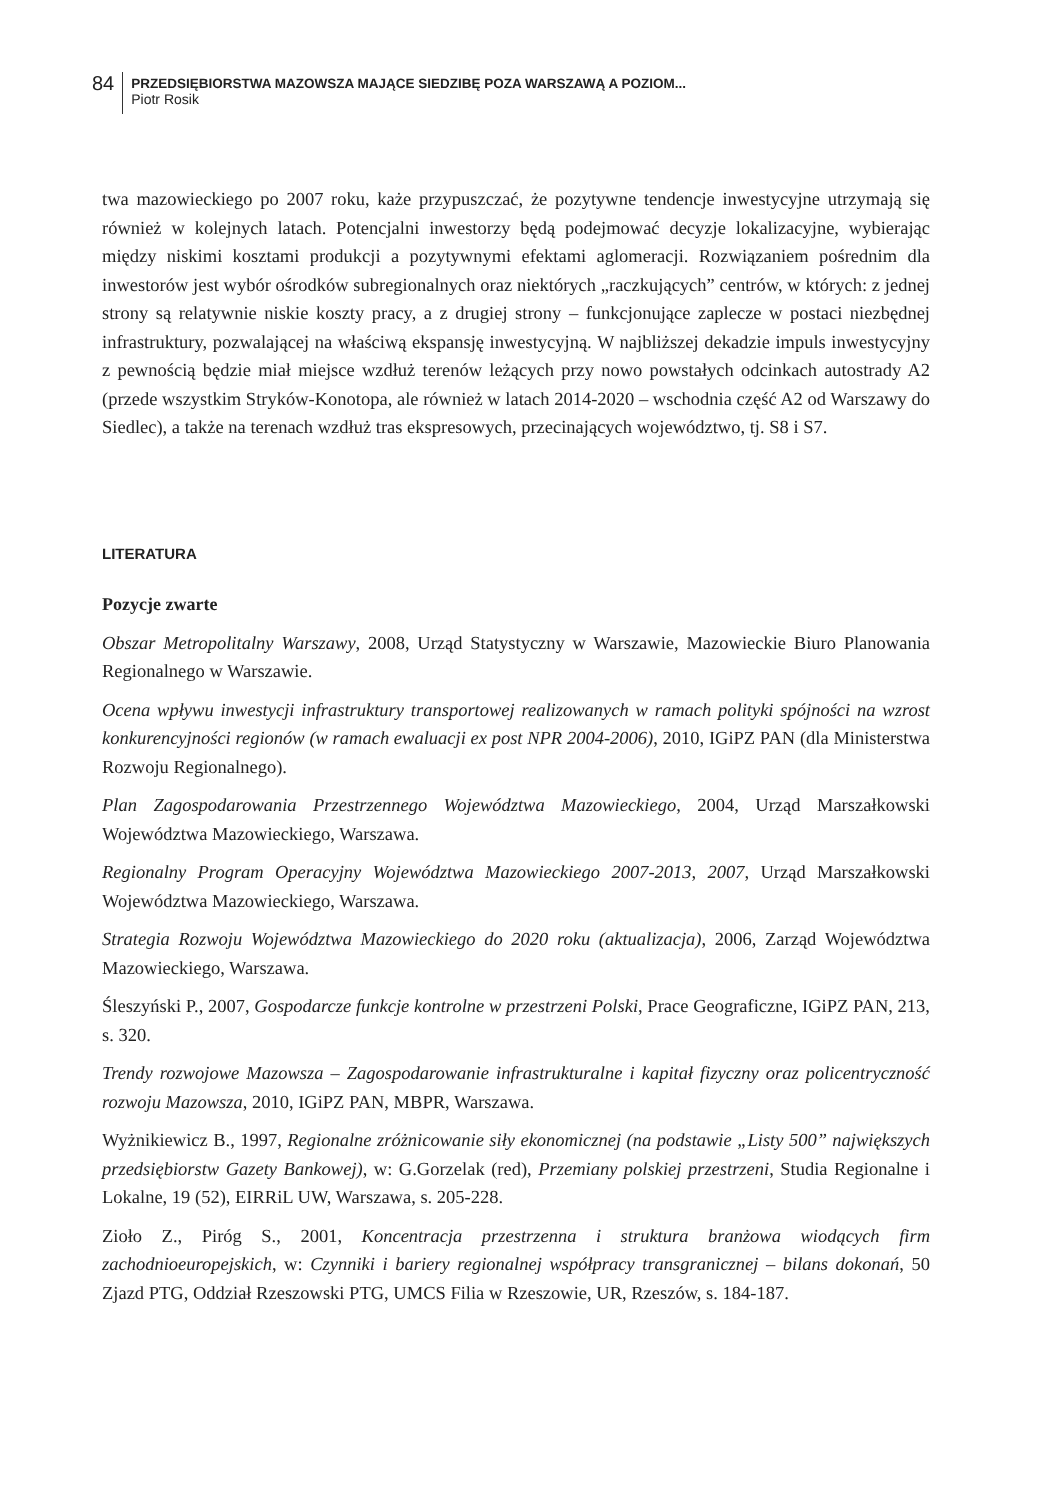84
PRZEDSIĘBIORSTWA MAZOWSZA MAJĄCE SIEDZIBĘ POZA WARSZAWĄ A POZIOM...
Piotr Rosik
twa mazowieckiego po 2007 roku, każe przypuszczać, że pozytywne tendencje inwestycyjne utrzymają się również w kolejnych latach. Potencjalni inwestorzy będą podejmować decyzje lokalizacyjne, wybierając między niskimi kosztami produkcji a pozytywnymi efektami aglomeracji. Rozwiązaniem pośrednim dla inwestorów jest wybór ośrodków subregionalnych oraz niektórych „raczkujących” centrów, w których: z jednej strony są relatywnie niskie koszty pracy, a z drugiej strony – funkcjonujące zaplecze w postaci niezbędnej infrastruktury, pozwalającej na właściwą ekspansję inwestycyjną. W najbliższej dekadzie impuls inwestycyjny z pewnością będzie miał miejsce wzdłuż terenów leżących przy nowo powstałych odcinkach autostrady A2 (przede wszystkim Stryków-Konotopa, ale również w latach 2014-2020 – wschodnia część A2 od Warszawy do Siedlec), a także na terenach wzdłuż tras ekspresowych, przecinających województwo, tj. S8 i S7.
LITERATURA
Pozycje zwarte
Obszar Metropolitalny Warszawy, 2008, Urząd Statystyczny w Warszawie, Mazowieckie Biuro Planowania Regionalnego w Warszawie.
Ocena wpływu inwestycji infrastruktury transportowej realizowanych w ramach polityki spójności na wzrost konkurencyjności regionów (w ramach ewaluacji ex post NPR 2004-2006), 2010, IGiPZ PAN (dla Ministerstwa Rozwoju Regionalnego).
Plan Zagospodarowania Przestrzennego Województwa Mazowieckiego, 2004, Urząd Marszałkowski Województwa Mazowieckiego, Warszawa.
Regionalny Program Operacyjny Województwa Mazowieckiego 2007-2013, 2007, Urząd Marszałkowski Województwa Mazowieckiego, Warszawa.
Strategia Rozwoju Województwa Mazowieckiego do 2020 roku (aktualizacja), 2006, Zarząd Województwa Mazowieckiego, Warszawa.
Śleszyński P., 2007, Gospodarcze funkcje kontrolne w przestrzeni Polski, Prace Geograficzne, IGiPZ PAN, 213, s. 320.
Trendy rozwojowe Mazowsza – Zagospodarowanie infrastrukturalne i kapitał fizyczny oraz policentryczność rozwoju Mazowsza, 2010, IGiPZ PAN, MBPR, Warszawa.
Wyżnikiewicz B., 1997, Regionalne zróżnicowanie siły ekonomicznej (na podstawie „Listy 500” największych przedsiębiorstw Gazety Bankowej), w: G.Gorzelak (red), Przemiany polskiej przestrzeni, Studia Regionalne i Lokalne, 19 (52), EIRRiL UW, Warszawa, s. 205-228.
Zioło Z., Piróg S., 2001, Koncentracja przestrzenna i struktura branżowa wiodących firm zachodnioeuropejskich, w: Czynniki i bariery regionalnej współpracy transgranicznej – bilans dokonań, 50 Zjazd PTG, Oddział Rzeszowski PTG, UMCS Filia w Rzeszowie, UR, Rzeszów, s. 184-187.